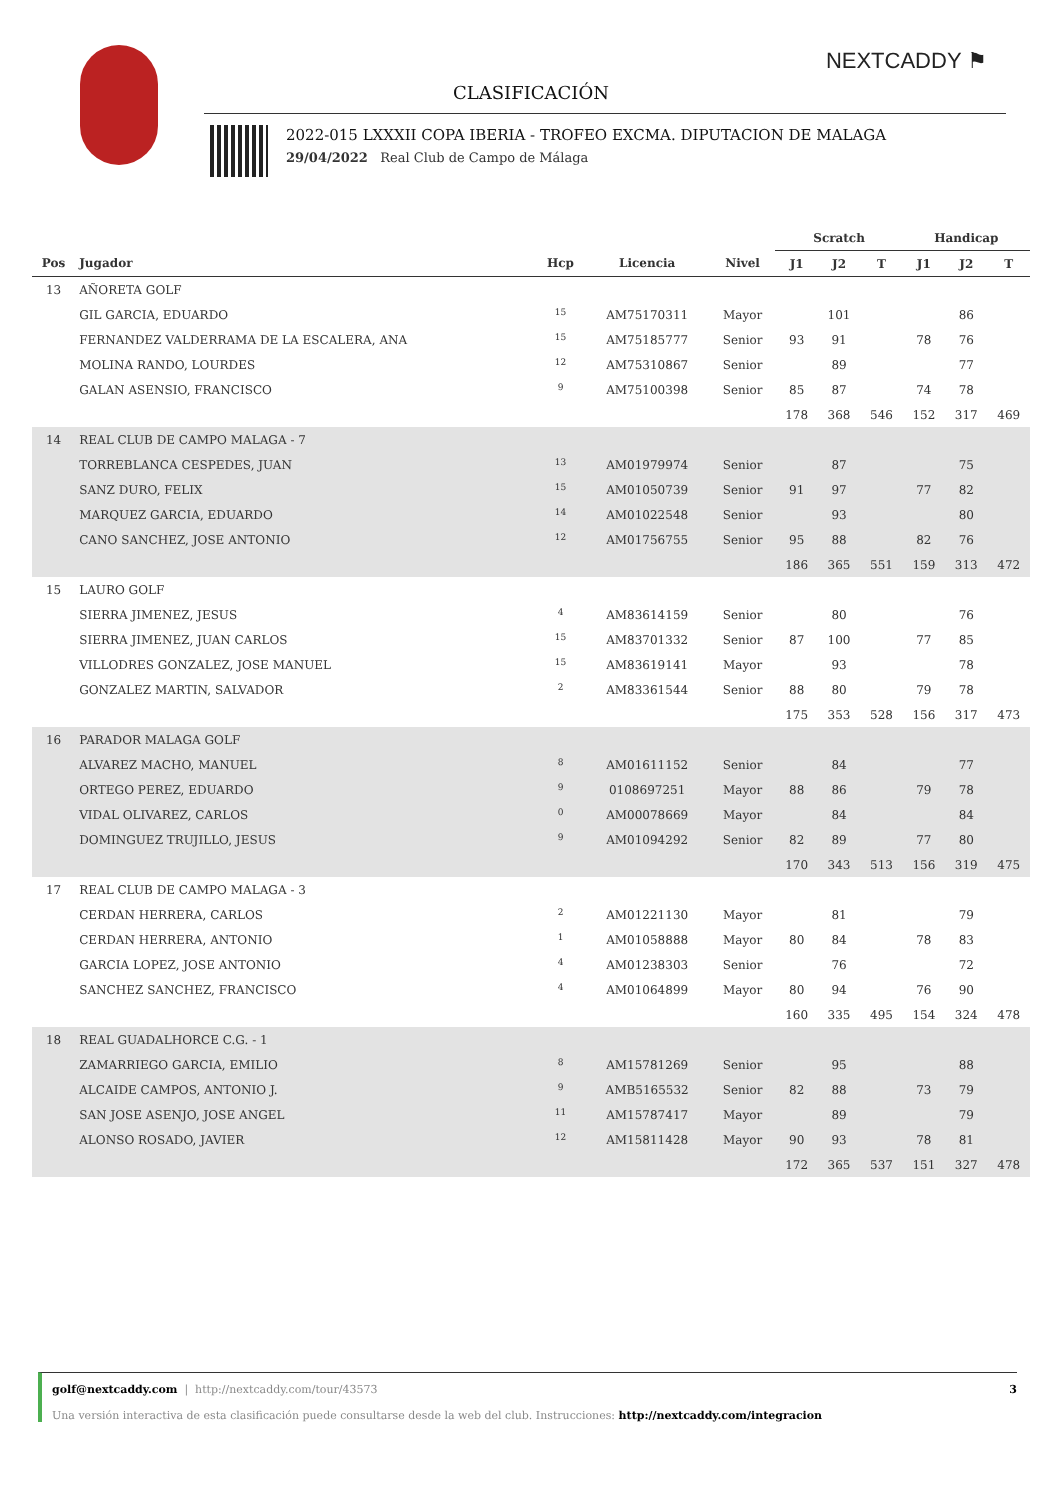NEXTCADDY ⚑
CLASIFICACIÓN
2022-015 LXXXII COPA IBERIA - TROFEO EXCMA. DIPUTACION DE MALAGA
29/04/2022 Real Club de Campo de Málaga
| | | | | | Scratch | | | Handicap | | |
| --- | --- | --- | --- | --- | --- | --- | --- | --- | --- | --- |
| Pos | Jugador | Hcp | Licencia | Nivel | J1 | J2 | T | J1 | J2 | T |
| 13 | AÑORETA GOLF | | | | | | | | | |
| | GIL GARCIA, EDUARDO | 15 | AM75170311 | Mayor | | 101 | | | 86 | |
| | FERNANDEZ VALDERRAMA DE LA ESCALERA, ANA | 15 | AM75185777 | Senior | 93 | 91 | | 78 | 76 | |
| | MOLINA RANDO, LOURDES | 12 | AM75310867 | Senior | | 89 | | | 77 | |
| | GALAN ASENSIO, FRANCISCO | 9 | AM75100398 | Senior | 85 | 87 | | 74 | 78 | |
| | | | | | 178 | 368 | 546 | 152 | 317 | 469 |
| 14 | REAL CLUB DE CAMPO MALAGA - 7 | | | | | | | | | |
| | TORREBLANCA CESPEDES, JUAN | 13 | AM01979974 | Senior | | 87 | | | 75 | |
| | SANZ DURO, FELIX | 15 | AM01050739 | Senior | 91 | 97 | | 77 | 82 | |
| | MARQUEZ GARCIA, EDUARDO | 14 | AM01022548 | Senior | | 93 | | | 80 | |
| | CANO SANCHEZ, JOSE ANTONIO | 12 | AM01756755 | Senior | 95 | 88 | | 82 | 76 | |
| | | | | | 186 | 365 | 551 | 159 | 313 | 472 |
| 15 | LAURO GOLF | | | | | | | | | |
| | SIERRA JIMENEZ, JESUS | 4 | AM83614159 | Senior | | 80 | | | 76 | |
| | SIERRA JIMENEZ, JUAN CARLOS | 15 | AM83701332 | Senior | 87 | 100 | | 77 | 85 | |
| | VILLODRES GONZALEZ, JOSE MANUEL | 15 | AM83619141 | Mayor | | 93 | | | 78 | |
| | GONZALEZ MARTIN, SALVADOR | 2 | AM83361544 | Senior | 88 | 80 | | 79 | 78 | |
| | | | | | 175 | 353 | 528 | 156 | 317 | 473 |
| 16 | PARADOR MALAGA GOLF | | | | | | | | | |
| | ALVAREZ MACHO, MANUEL | 8 | AM01611152 | Senior | | 84 | | | 77 | |
| | ORTEGO PEREZ, EDUARDO | 9 | 0108697251 | Mayor | 88 | 86 | | 79 | 78 | |
| | VIDAL OLIVAREZ, CARLOS | 0 | AM00078669 | Mayor | | 84 | | | 84 | |
| | DOMINGUEZ TRUJILLO, JESUS | 9 | AM01094292 | Senior | 82 | 89 | | 77 | 80 | |
| | | | | | 170 | 343 | 513 | 156 | 319 | 475 |
| 17 | REAL CLUB DE CAMPO MALAGA - 3 | | | | | | | | | |
| | CERDAN HERRERA, CARLOS | 2 | AM01221130 | Mayor | | 81 | | | 79 | |
| | CERDAN HERRERA, ANTONIO | 1 | AM01058888 | Mayor | 80 | 84 | | 78 | 83 | |
| | GARCIA LOPEZ, JOSE ANTONIO | 4 | AM01238303 | Senior | | 76 | | | 72 | |
| | SANCHEZ SANCHEZ, FRANCISCO | 4 | AM01064899 | Mayor | 80 | 94 | | 76 | 90 | |
| | | | | | 160 | 335 | 495 | 154 | 324 | 478 |
| 18 | REAL GUADALHORCE C.G. - 1 | | | | | | | | | |
| | ZAMARRIEGO GARCIA, EMILIO | 8 | AM15781269 | Senior | | 95 | | | 88 | |
| | ALCAIDE CAMPOS, ANTONIO J. | 9 | AMB5165532 | Senior | 82 | 88 | | 73 | 79 | |
| | SAN JOSE ASENJO, JOSE ANGEL | 11 | AM15787417 | Mayor | | 89 | | | 79 | |
| | ALONSO ROSADO, JAVIER | 12 | AM15811428 | Mayor | 90 | 93 | | 78 | 81 | |
| | | | | | 172 | 365 | 537 | 151 | 327 | 478 |
golf@nextcaddy.com | http://nextcaddy.com/tour/43573 3
Una versión interactiva de esta clasificación puede consultarse desde la web del club. Instrucciones: http://nextcaddy.com/integracion